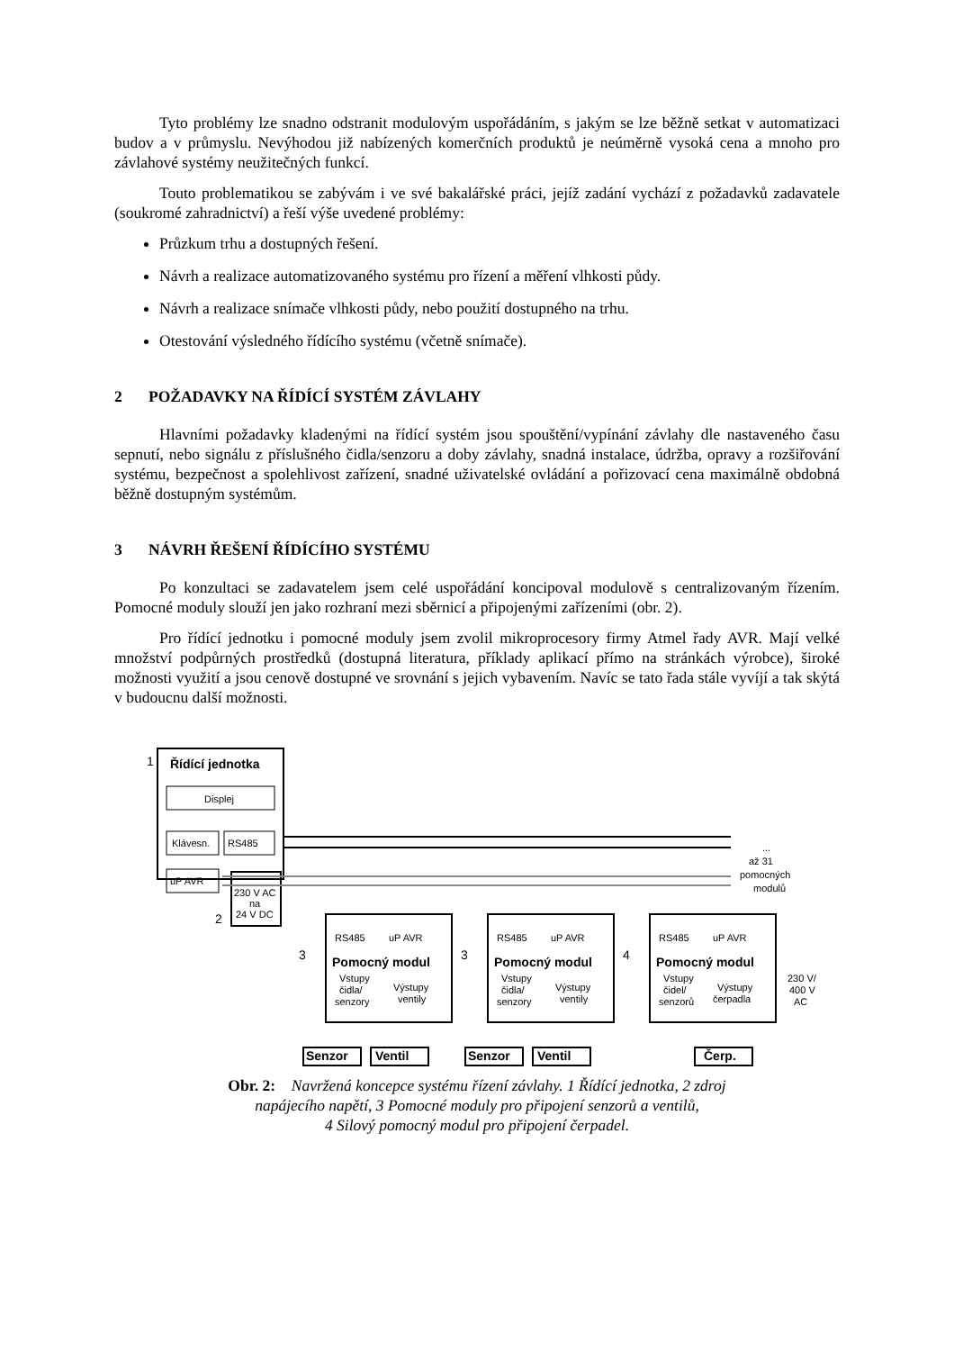Tyto problémy lze snadno odstranit modulovým uspořádáním, s jakým se lze běžně setkat v automatizaci budov a v průmyslu. Nevýhodou již nabízených komerčních produktů je neúměrně vysoká cena a mnoho pro závlahové systémy neužitečných funkcí.
Touto problematikou se zabývám i ve své bakalářské práci, jejíž zadání vychází z požadavků zadavatele (soukromé zahradnictví) a řeší výše uvedené problémy:
Průzkum trhu a dostupných řešení.
Návrh a realizace automatizovaného systému pro řízení a měření vlhkosti půdy.
Návrh a realizace snímače vlhkosti půdy, nebo použití dostupného na trhu.
Otestování výsledného řídícího systému (včetně snímače).
2 POŽADAVKY NA ŘÍDÍCÍ SYSTÉM ZÁVLAHY
Hlavními požadavky kladenými na řídící systém jsou spouštění/vypínání závlahy dle nastaveného času sepnutí, nebo signálu z příslušného čidla/senzoru a doby závlahy, snadná instalace, údržba, opravy a rozšiřování systému, bezpečnost a spolehlivost zařízení, snadné uživatelské ovládání a pořizovací cena maximálně obdobná běžně dostupným systémům.
3 NÁVRH ŘEŠENÍ ŘÍDÍCÍHO SYSTÉMU
Po konzultaci se zadavatelem jsem celé uspořádání koncipoval modulově s centralizovaným řízením. Pomocné moduly slouží jen jako rozhraní mezi sběrnicí a připojenými zařízeními (obr. 2).
Pro řídící jednotku i pomocné moduly jsem zvolil mikroprocesory firmy Atmel řady AVR. Mají velké množství podpůrných prostředků (dostupná literatura, příklady aplikací přímo na stránkách výrobce), široké možnosti využití a jsou cenově dostupné ve srovnání s jejich vybavením. Navíc se tato řada stále vyvíjí a tak skýtá v budoucnu další možnosti.
Řídící jednotka
Pomocný modul
Pomocný modul
Pomocný modul
Senzor
Ventil
Senzor
Ventil
Čerp.
1
2
3
3
4
Displej
Klávesn.
RS485
uP AVR
230 V AC
na
24 V DC
...
až 31
pomocných
modulů
RS485
uP AVR
RS485
uP AVR
RS485
uP AVR
Vstupy
čidla/
senzory
Výstupy
ventily
Vstupy
čidla/
senzory
Výstupy
ventily
Vstupy
čidel/
senzorů
Výstupy
čerpadla
230 V/
400 V
AC
Obr. 2: Navržená koncepce systému řízení závlahy. 1 Řídící jednotka, 2 zdroj
napájecího napětí, 3 Pomocné moduly pro připojení senzorů a ventilů,
4 Silový pomocný modul pro připojení čerpadel.